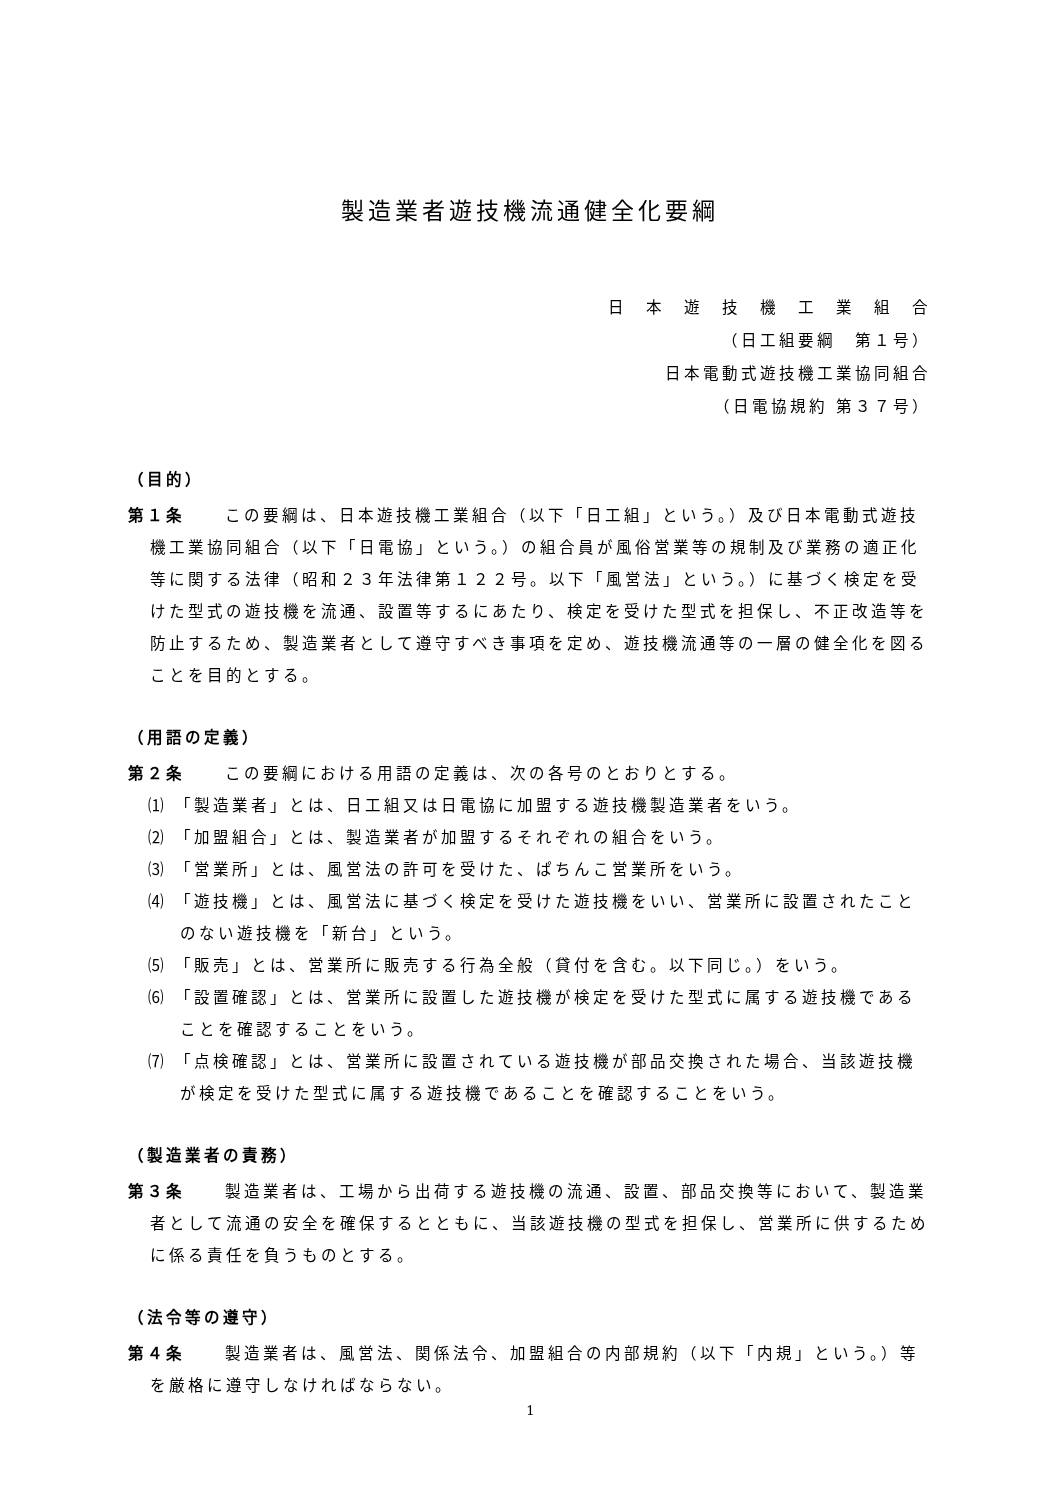製造業者遊技機流通健全化要綱
日　本　遊　技　機　工　業　組　合
（日工組要綱　第１号）
日本電動式遊技機工業協同組合
（日電協規約 第３７号）
（目的）
第１条 この要綱は、日本遊技機工業組合（以下「日工組」という。）及び日本電動式遊技機工業協同組合（以下「日電協」という。）の組合員が風俗営業等の規制及び業務の適正化等に関する法律（昭和２３年法律第１２２号。以下「風営法」という。）に基づく検定を受けた型式の遊技機を流通、設置等するにあたり、検定を受けた型式を担保し、不正改造等を防止するため、製造業者として遵守すべき事項を定め、遊技機流通等の一層の健全化を図ることを目的とする。
（用語の定義）
第２条 この要綱における用語の定義は、次の各号のとおりとする。
⑴ 「製造業者」とは、日工組又は日電協に加盟する遊技機製造業者をいう。
⑵ 「加盟組合」とは、製造業者が加盟するそれぞれの組合をいう。
⑶ 「営業所」とは、風営法の許可を受けた、ぱちんこ営業所をいう。
⑷ 「遊技機」とは、風営法に基づく検定を受けた遊技機をいい、営業所に設置されたことのない遊技機を「新台」という。
⑸ 「販売」とは、営業所に販売する行為全般（貸付を含む。以下同じ。）をいう。
⑹ 「設置確認」とは、営業所に設置した遊技機が検定を受けた型式に属する遊技機であることを確認することをいう。
⑺ 「点検確認」とは、営業所に設置されている遊技機が部品交換された場合、当該遊技機が検定を受けた型式に属する遊技機であることを確認することをいう。
（製造業者の責務）
第３条 製造業者は、工場から出荷する遊技機の流通、設置、部品交換等において、製造業者として流通の安全を確保するとともに、当該遊技機の型式を担保し、営業所に供するために係る責任を負うものとする。
（法令等の遵守）
第４条 製造業者は、風営法、関係法令、加盟組合の内部規約（以下「内規」という。）等を厳格に遵守しなければならない。
1